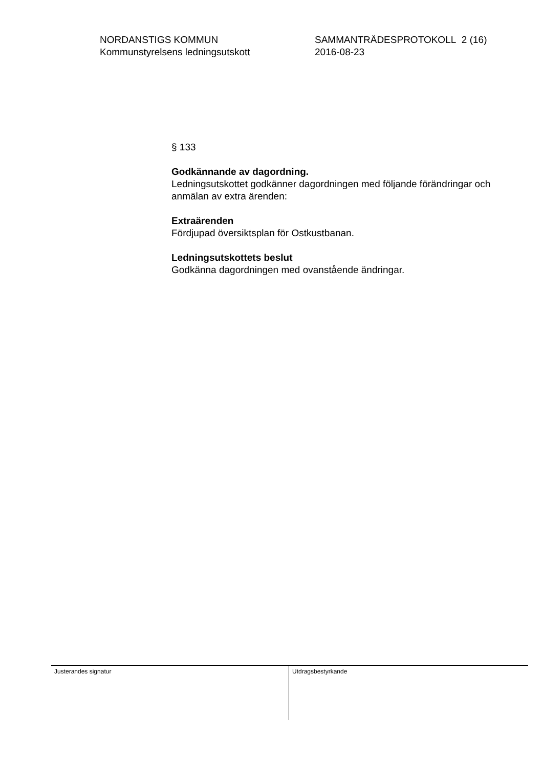NORDANSTIGS KOMMUN
Kommunstyrelsens ledningsutskott
SAMMANTRÄDESPROTOKOLL 2 (16)
2016-08-23
§ 133
Godkännande av dagordning.
Ledningsutskottet godkänner dagordningen med följande förändringar och anmälan av extra ärenden:
Extraärenden
Fördjupad översiktsplan för Ostkustbanan.
Ledningsutskottets beslut
Godkänna dagordningen med ovanstående ändringar.
Justerandes signatur
Utdragsbestyrkande